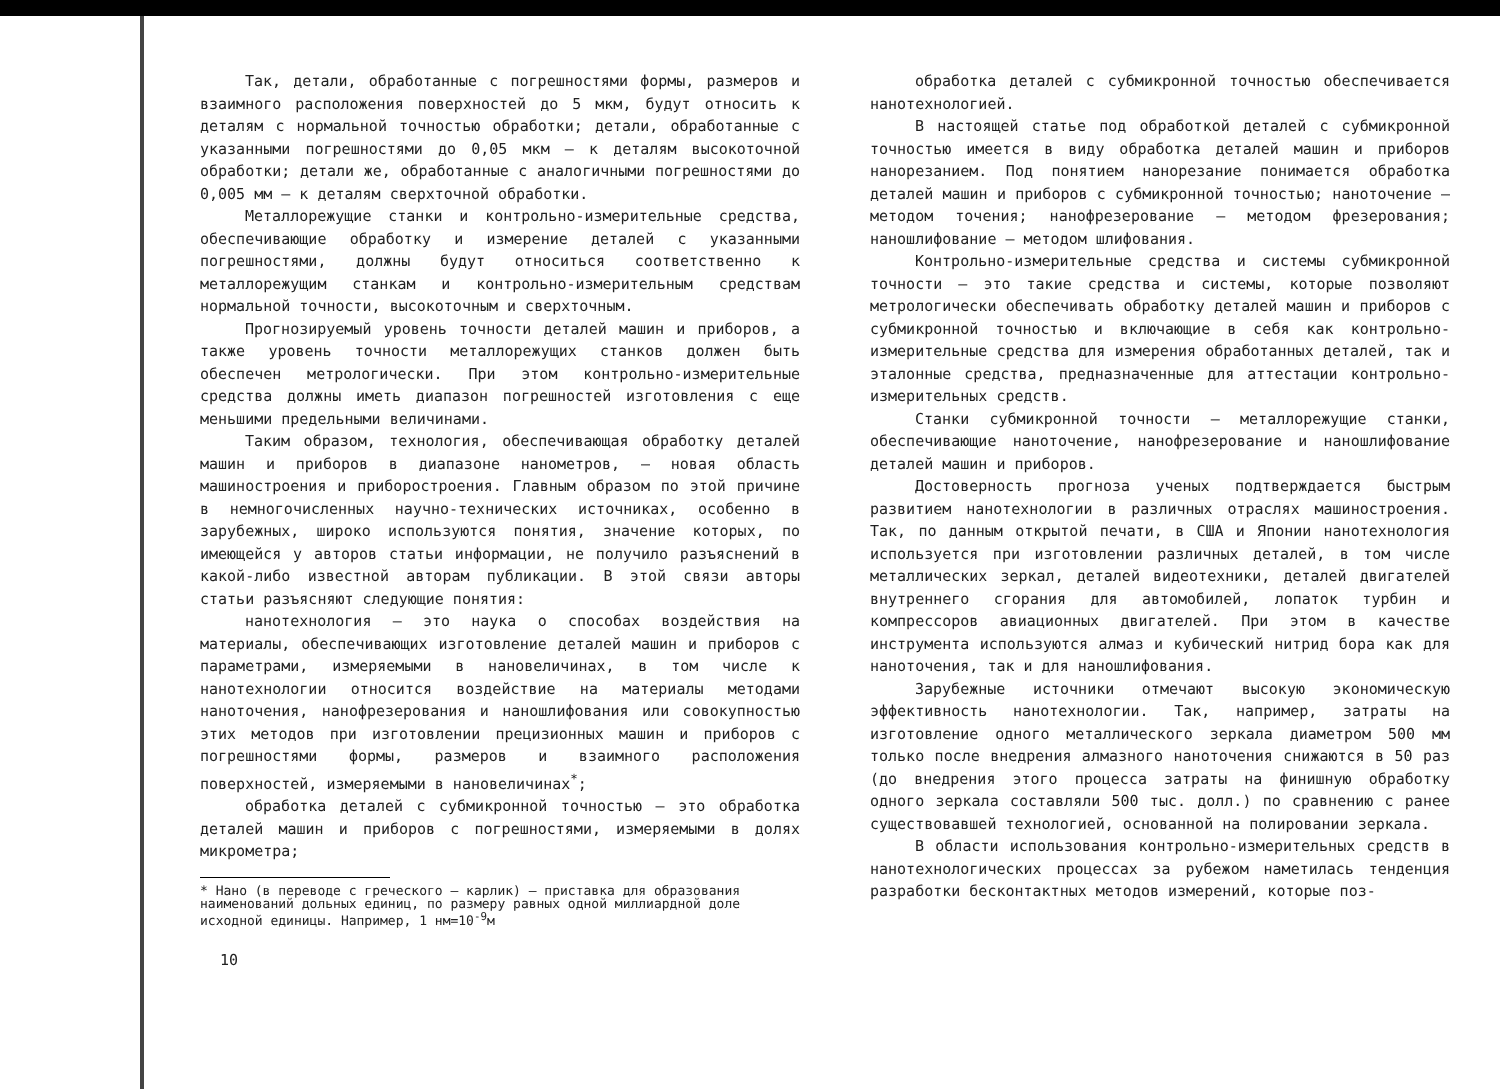Так, детали, обработанные с погрешностями формы, размеров и взаимного расположения поверхностей до 5 мкм, будут относить к деталям с нормальной точностью обработки; детали, обработанные с указанными погрешностями до 0,05 мкм – к деталям высокоточной обработки; детали же, обработанные с аналогичными погрешностями до 0,005 мм – к деталям сверхточной обработки.
Металлорежущие станки и контрольно-измерительные средства, обеспечивающие обработку и измерение деталей с указанными погрешностями, должны будут относиться соответственно к металлорежущим станкам и контрольно-измерительным средствам нормальной точности, высокоточным и сверхточным.
Прогнозируемый уровень точности деталей машин и приборов, а также уровень точности металлорежущих станков должен быть обеспечен метрологически. При этом контрольно-измерительные средства должны иметь диапазон погрешностей изготовления с еще меньшими предельными величинами.
Таким образом, технология, обеспечивающая обработку деталей машин и приборов в диапазоне нанометров, – новая область машиностроения и приборостроения. Главным образом по этой причине в немногочисленных научно-технических источниках, особенно в зарубежных, широко используются понятия, значение которых, по имеющейся у авторов статьи информации, не получило разъяснений в какой-либо известной авторам публикации. В этой связи авторы статьи разъясняют следующие понятия:
нанотехнология – это наука о способах воздействия на материалы, обеспечивающих изготовление деталей машин и приборов с параметрами, измеряемыми в нановеличинах, в том числе к нанотехнологии относится воздействие на материалы методами наноточения, нанофрезерования и наношлифования или совокупностью этих методов при изготовлении прецизионных машин и приборов с погрешностями формы, размеров и взаимного расположения поверхностей, измеряемыми в нановеличинах<sup>*</sup>;
обработка деталей с субмикронной точностью – это обработка деталей машин и приборов с погрешностями, измеряемыми в долях микрометра;
* Нано (в переводе с греческого – карлик) – приставка для образования наименований дольных единиц, по размеру равных одной миллиардной доле исходной единицы. Например, 1 нм=10<sup>-9</sup>м
10
обработка деталей с субмикронной точностью обеспечивается нанотехнологией.
В настоящей статье под обработкой деталей с субмикронной точностью имеется в виду обработка деталей машин и приборов нанорезанием. Под понятием нанорезание понимается обработка деталей машин и приборов с субмикронной точностью; наноточение – методом точения; нанофрезерование – методом фрезерования; наношлифование – методом шлифования.
Контрольно-измерительные средства и системы субмикронной точности – это такие средства и системы, которые позволяют метрологически обеспечивать обработку деталей машин и приборов с субмикронной точностью и включающие в себя как контрольно-измерительные средства для измерения обработанных деталей, так и эталонные средства, предназначенные для аттестации контрольно-измерительных средств.
Станки субмикронной точности – металлорежущие станки, обеспечивающие наноточение, нанофрезерование и наношлифование деталей машин и приборов.
Достоверность прогноза ученых подтверждается быстрым развитием нанотехнологии в различных отраслях машиностроения. Так, по данным открытой печати, в США и Японии нанотехнология используется при изготовлении различных деталей, в том числе металлических зеркал, деталей видеотехники, деталей двигателей внутреннего сгорания для автомобилей, лопаток турбин и компрессоров авиационных двигателей. При этом в качестве инструмента используются алмаз и кубический нитрид бора как для наноточения, так и для наношлифования.
Зарубежные источники отмечают высокую экономическую эффективность нанотехнологии. Так, например, затраты на изготовление одного металлического зеркала диаметром 500 мм только после внедрения алмазного наноточения снижаются в 50 раз (до внедрения этого процесса затраты на финишную обработку одного зеркала составляли 500 тыс. долл.) по сравнению с ранее существовавшей технологией, основанной на полировании зеркала.
В области использования контрольно-измерительных средств в нанотехнологических процессах за рубежом наметилась тенденция разработки бесконтактных методов измерений, которые поз-